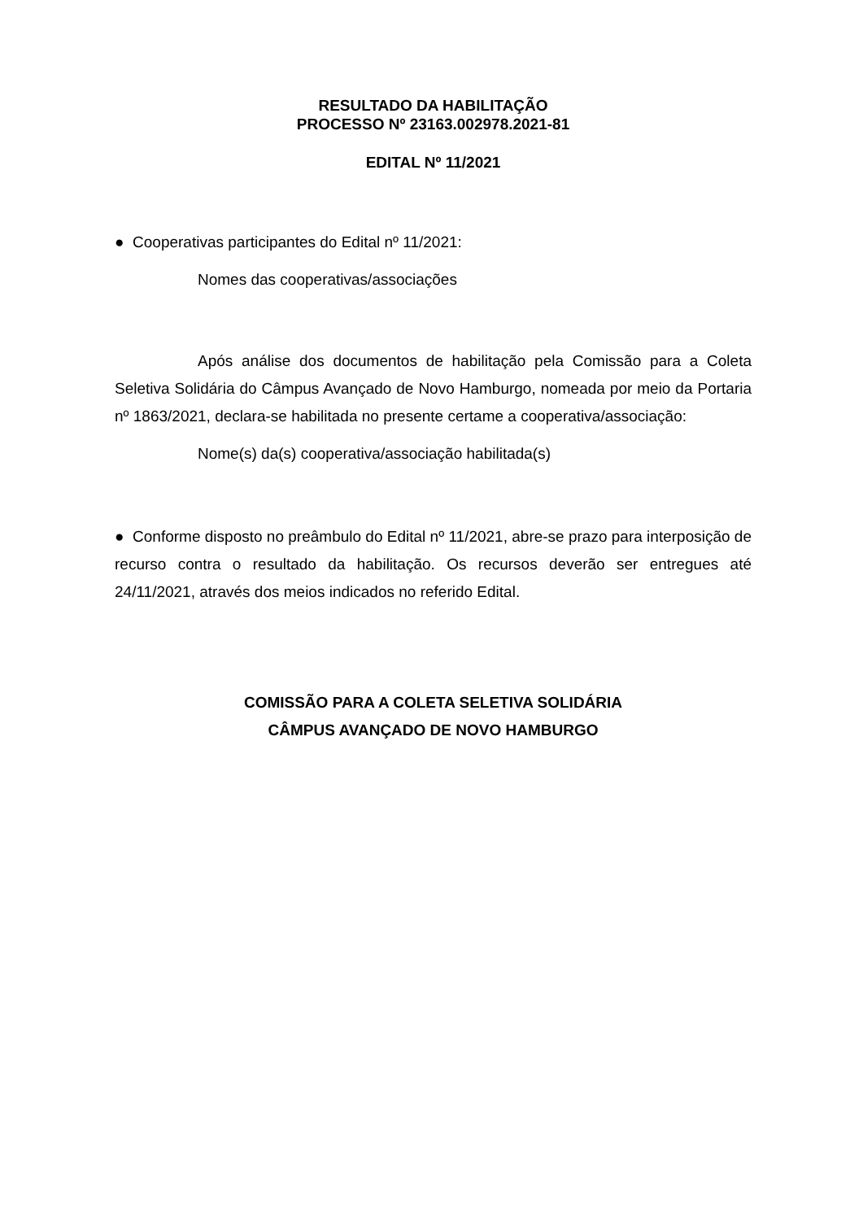RESULTADO DA HABILITAÇÃO
PROCESSO Nº 23163.002978.2021-81
EDITAL Nº 11/2021
● Cooperativas participantes do Edital nº 11/2021:
Nomes das cooperativas/associações
Após análise dos documentos de habilitação pela Comissão para a Coleta Seletiva Solidária do Câmpus Avançado de Novo Hamburgo, nomeada por meio da Portaria nº 1863/2021, declara-se habilitada no presente certame a cooperativa/associação:
Nome(s) da(s) cooperativa/associação habilitada(s)
● Conforme disposto no preâmbulo do Edital nº 11/2021, abre-se prazo para interposição de recurso contra o resultado da habilitação. Os recursos deverão ser entregues até 24/11/2021, através dos meios indicados no referido Edital.
COMISSÃO PARA A COLETA SELETIVA SOLIDÁRIA
CÂMPUS AVANÇADO DE NOVO HAMBURGO